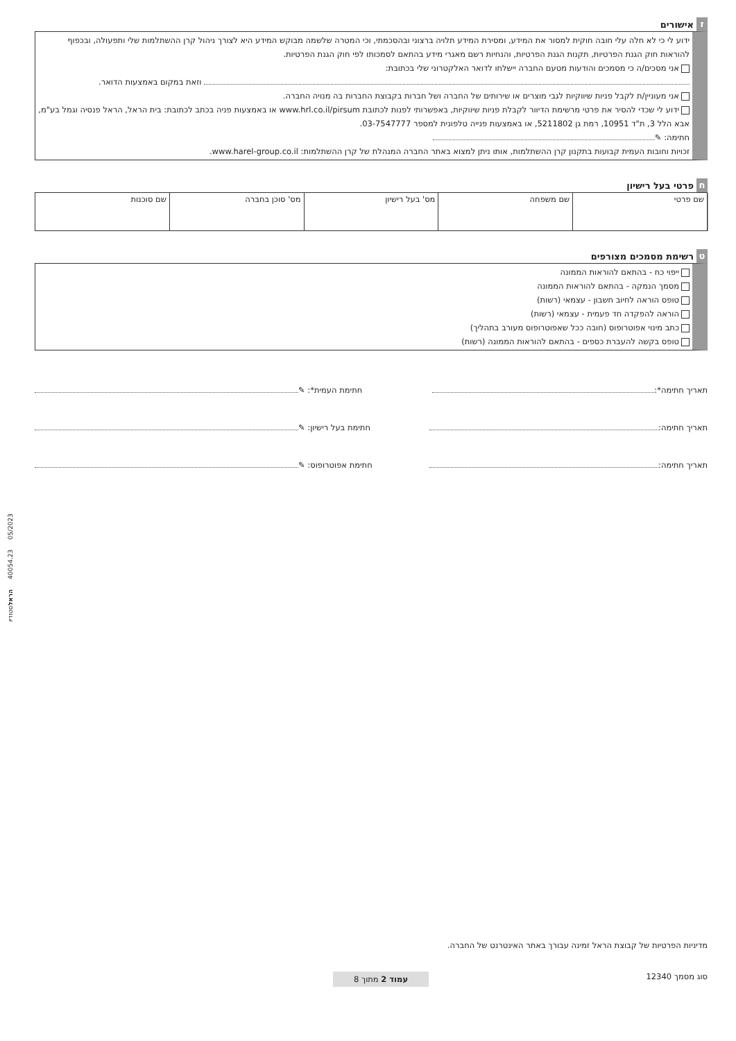ז אישורים
ידוע לי כי לא חלה עלי חובה חוקית למסור את המידע, ומסירת המידע תלויה ברצוני ובהסכמתי, וכי המטרה שלשמה מבוקש המידע היא לצורך ניהול קרן ההשתלמות שלי ותפעולה, ובכפוף להוראות חוק הגנת הפרטיות, תקנות הגנת הפרטיות, והנחיות רשם מאגרי מידע בהתאם לסמכותו לפי חוק הגנת הפרטיות.
אני מסכים/ה כי מסמכים והודעות מטעם החברה יישלחו לדואר האלקטרוני שלי בכתובת:
וזאת במקום באמצעות הדואר.
אני מעוניין/ת לקבל פניות שיווקיות לגבי מוצרים או שירותים של החברה ושל חברות בקבוצת החברות בה מנויה החברה.
ידוע לי שכדי להסיר את פרטי מרשימת הדיוור לקבלת פניות שיווקיות, באפשרותי לפנות לכתובת www.hrl.co.il/pirsum או באמצעות פניה בכתב לכתובת: בית הראל, הראל פנסיה וגמל בע"מ, אבא הלל 3, ת"ד 10951, רמת גן 5211802, או באמצעות פנייה טלפונית למספר 03-7547777.
חתימה: ✎
זכויות וחובות העמית קבועות בתקנון קרן ההשתלמות, אותו ניתן למצוא באתר החברה המנהלת של קרן ההשתלמות: www.harel-group.co.il.
ח פרטי בעל רישיון
| | שם פרטי | שם משפחה | מס' בעל רישיון | מס' סוכן בחברה | שם סוכנות |
ט רשימת מסמכים מצורפים
ייפוי כח - בהתאם להוראות הממונה
מסמך הנמקה - בהתאם להוראות הממונה
טופס הוראה לחיוב חשבון - עצמאי (רשות)
הוראה להפקדה חד פעמית - עצמאי (רשות)
כתב מינוי אפוטרופוס (חובה ככל שאפוטרופוס מעורב בתהליך)
טופס בקשה להעברת כספים - בהתאם להוראות הממונה (רשות)
תאריך חתימה*: חתימת העמית*: ✎
תאריך חתימה: חתימת בעל רישיון: ✎
תאריך חתימה: חתימת אפוטרופוס: ✎
מדיניות הפרטיות של קבוצת הראל זמינה עבורך באתר האינטרנט של החברה.
סוג מסמך 12340 עמוד 2 מתוך 8
05/2023 40054.23 הראלסטודיו